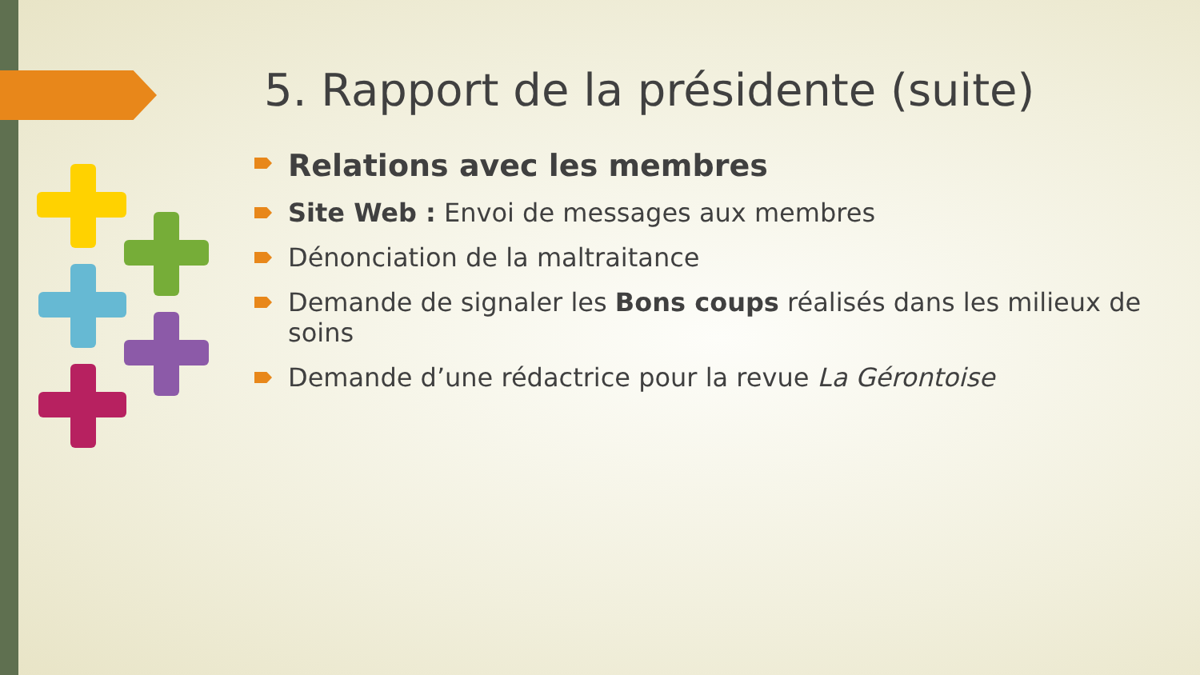5. Rapport de la présidente (suite)
Relations avec les membres
Site Web : Envoi de messages aux membres
Dénonciation de la maltraitance
Demande de signaler les Bons coups réalisés dans les milieux de soins
Demande d’une rédactrice pour la revue La Gérontoise